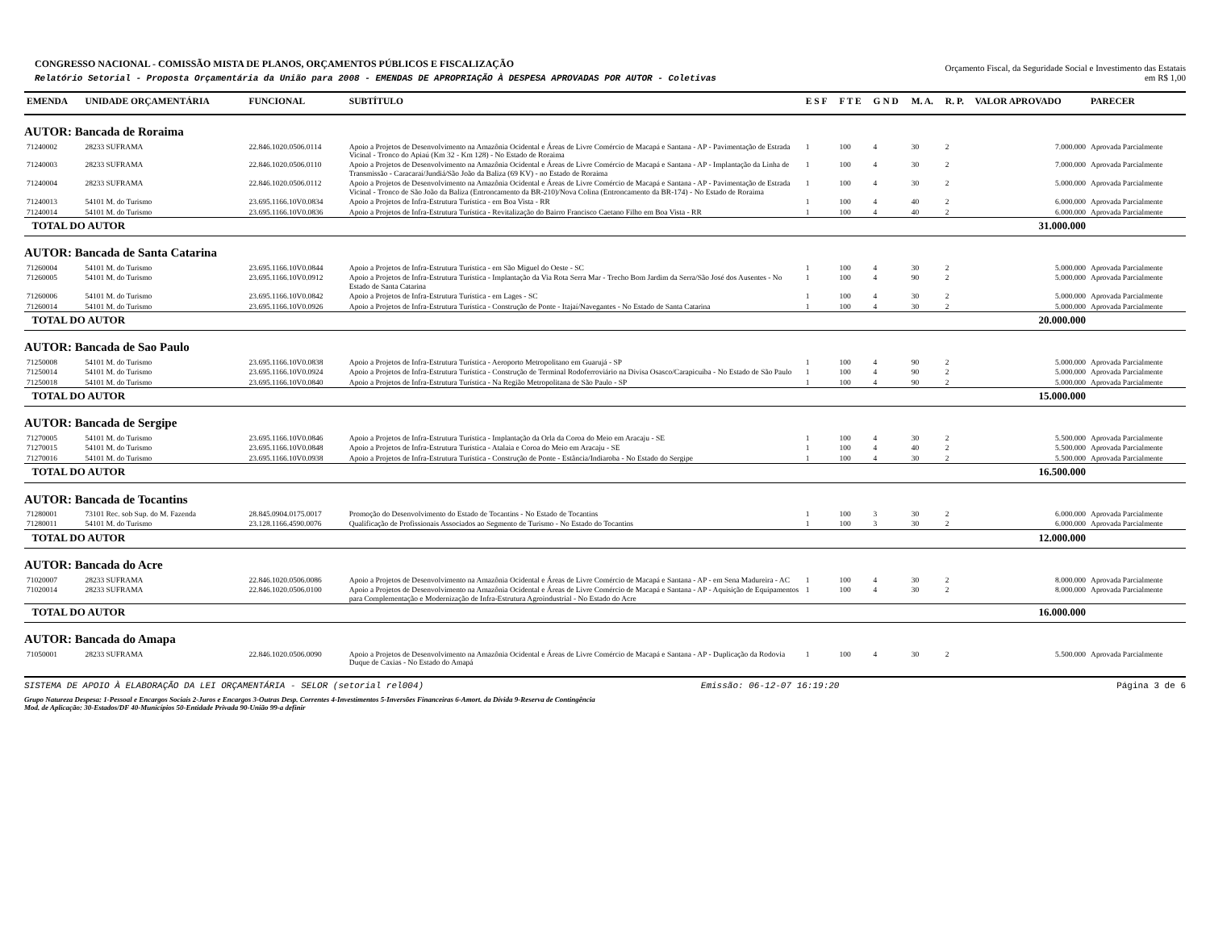CONGRESSO NACIONAL - COMISSÃO MISTA DE PLANOS, ORÇAMENTOS PÚBLICOS E FISCALIZAÇÃO
Relatório Setorial - Proposta Orçamentária da União para 2008 - EMENDAS DE APROPRIAÇÃO À DESPESA APROVADAS POR AUTOR - Coletivas
Orçamento Fiscal, da Seguridade Social e Investimento das Estatais
em R$ 1,00
| EMENDA | UNIDADE ORÇAMENTÁRIA | FUNCIONAL | SUBTÍTULO | E S F | F T E | G N D | M. A. | R. P. | VALOR APROVADO | PARECER |
| --- | --- | --- | --- | --- | --- | --- | --- | --- | --- | --- |
| AUTOR: Bancada de Roraima | | | | | | | | | | |
| 71240002 | 28233 SUFRAMA | 22.846.1020.0506.0114 | Apoio a Projetos de Desenvolvimento na Amazônia Ocidental e Áreas de Livre Comércio de Macapá e Santana - AP - Pavimentação de Estrada Vicinal - Tronco do Apiaú (Km 32 - Km 128) - No Estado de Roraima | 1 | 100 | 4 | 30 | 2 | 7.000.000 | Aprovada Parcialmente |
| 71240003 | 28233 SUFRAMA | 22.846.1020.0506.0110 | Apoio a Projetos de Desenvolvimento na Amazônia Ocidental e Áreas de Livre Comércio de Macapá e Santana - AP - Implantação da Linha de Transmissão - Caracaraí/Jundiá/São João da Baliza (69 KV) - no Estado de Roraima | 1 | 100 | 4 | 30 | 2 | 7.000.000 | Aprovada Parcialmente |
| 71240004 | 28233 SUFRAMA | 22.846.1020.0506.0112 | Apoio a Projetos de Desenvolvimento na Amazônia Ocidental e Áreas de Livre Comércio de Macapá e Santana - AP - Pavimentação de Estrada Vicinal - Tronco de São João da Baliza (Entroncamento da BR-210)/Nova Colina (Entroncamento da BR-174) - No Estado de Roraima | 1 | 100 | 4 | 30 | 2 | 5.000.000 | Aprovada Parcialmente |
| 71240013 | 54101 M. do Turismo | 23.695.1166.10V0.0834 | Apoio a Projetos de Infra-Estrutura Turística - em Boa Vista - RR | 1 | 100 | 4 | 40 | 2 | 6.000.000 | Aprovada Parcialmente |
| 71240014 | 54101 M. do Turismo | 23.695.1166.10V0.0836 | Apoio a Projetos de Infra-Estrutura Turística - Revitalização do Bairro Francisco Caetano Filho em Boa Vista - RR | 1 | 100 | 4 | 40 | 2 | 6.000.000 | Aprovada Parcialmente |
| TOTAL DO AUTOR | | | | | | | | | 31.000.000 | |
| AUTOR: Bancada de Santa Catarina | | | | | | | | | | |
| 71260004 | 54101 M. do Turismo | 23.695.1166.10V0.0844 | Apoio a Projetos de Infra-Estrutura Turística - em São Miguel do Oeste - SC | 1 | 100 | 4 | 30 | 2 | 5.000.000 | Aprovada Parcialmente |
| 71260005 | 54101 M. do Turismo | 23.695.1166.10V0.0912 | Apoio a Projetos de Infra-Estrutura Turística - Implantação da Via Rota Serra Mar - Trecho Bom Jardim da Serra/São José dos Ausentes - No Estado de Santa Catarina | 1 | 100 | 4 | 90 | 2 | 5.000.000 | Aprovada Parcialmente |
| 71260006 | 54101 M. do Turismo | 23.695.1166.10V0.0842 | Apoio a Projetos de Infra-Estrutura Turística - em Lages - SC | 1 | 100 | 4 | 30 | 2 | 5.000.000 | Aprovada Parcialmente |
| 71260014 | 54101 M. do Turismo | 23.695.1166.10V0.0926 | Apoio a Projetos de Infra-Estrutura Turística - Construção de Ponte - Itajaí/Navegantes - No Estado de Santa Catarina | 1 | 100 | 4 | 30 | 2 | 5.000.000 | Aprovada Parcialmente |
| TOTAL DO AUTOR | | | | | | | | | 20.000.000 | |
| AUTOR: Bancada de Sao Paulo | | | | | | | | | | |
| 71250008 | 54101 M. do Turismo | 23.695.1166.10V0.0838 | Apoio a Projetos de Infra-Estrutura Turística - Aeroporto Metropolitano em Guarujá - SP | 1 | 100 | 4 | 90 | 2 | 5.000.000 | Aprovada Parcialmente |
| 71250014 | 54101 M. do Turismo | 23.695.1166.10V0.0924 | Apoio a Projetos de Infra-Estrutura Turística - Construção de Terminal Rodoferroviário na Divisa Osasco/Carapicuíba - No Estado de São Paulo | 1 | 100 | 4 | 90 | 2 | 5.000.000 | Aprovada Parcialmente |
| 71250018 | 54101 M. do Turismo | 23.695.1166.10V0.0840 | Apoio a Projetos de Infra-Estrutura Turística - Na Região Metropolitana de São Paulo - SP | 1 | 100 | 4 | 90 | 2 | 5.000.000 | Aprovada Parcialmente |
| TOTAL DO AUTOR | | | | | | | | | 15.000.000 | |
| AUTOR: Bancada de Sergipe | | | | | | | | | | |
| 71270005 | 54101 M. do Turismo | 23.695.1166.10V0.0846 | Apoio a Projetos de Infra-Estrutura Turística - Implantação da Orla da Coroa do Meio em Aracaju - SE | 1 | 100 | 4 | 30 | 2 | 5.500.000 | Aprovada Parcialmente |
| 71270015 | 54101 M. do Turismo | 23.695.1166.10V0.0848 | Apoio a Projetos de Infra-Estrutura Turística - Atalaia e Coroa do Meio em Aracaju - SE | 1 | 100 | 4 | 40 | 2 | 5.500.000 | Aprovada Parcialmente |
| 71270016 | 54101 M. do Turismo | 23.695.1166.10V0.0938 | Apoio a Projetos de Infra-Estrutura Turística - Construção de Ponte - Estância/Indiaroba - No Estado do Sergipe | 1 | 100 | 4 | 30 | 2 | 5.500.000 | Aprovada Parcialmente |
| TOTAL DO AUTOR | | | | | | | | | 16.500.000 | |
| AUTOR: Bancada de Tocantins | | | | | | | | | | |
| 71280001 | 73101 Rec. sob Sup. do M. Fazenda | 28.845.0904.0175.0017 | Promoção do Desenvolvimento do Estado de Tocantins - No Estado de Tocantins | 1 | 100 | 3 | 30 | 2 | 6.000.000 | Aprovada Parcialmente |
| 71280011 | 54101 M. do Turismo | 23.128.1166.4590.0076 | Qualificação de Profissionais Associados ao Segmento de Turismo - No Estado do Tocantins | 1 | 100 | 3 | 30 | 2 | 6.000.000 | Aprovada Parcialmente |
| TOTAL DO AUTOR | | | | | | | | | 12.000.000 | |
| AUTOR: Bancada do Acre | | | | | | | | | | |
| 71020007 | 28233 SUFRAMA | 22.846.1020.0506.0086 | Apoio a Projetos de Desenvolvimento na Amazônia Ocidental e Áreas de Livre Comércio de Macapá e Santana - AP - em Sena Madureira - AC | 1 | 100 | 4 | 30 | 2 | 8.000.000 | Aprovada Parcialmente |
| 71020014 | 28233 SUFRAMA | 22.846.1020.0506.0100 | Apoio a Projetos de Desenvolvimento na Amazônia Ocidental e Áreas de Livre Comércio de Macapá e Santana - AP - Aquisição de Equipamentos para Complementação e Modernização de Infra-Estrutura Agroindustrial - No Estado do Acre | 1 | 100 | 4 | 30 | 2 | 8.000.000 | Aprovada Parcialmente |
| TOTAL DO AUTOR | | | | | | | | | 16.000.000 | |
| AUTOR: Bancada do Amapa | | | | | | | | | | |
| 71050001 | 28233 SUFRAMA | 22.846.1020.0506.0090 | Apoio a Projetos de Desenvolvimento na Amazônia Ocidental e Áreas de Livre Comércio de Macapá e Santana - AP - Duplicação da Rodovia Duque de Caxias - No Estado do Amapá | 1 | 100 | 4 | 30 | 2 | 5.500.000 | Aprovada Parcialmente |
SISTEMA DE APOIO À ELABORAÇÃO DA LEI ORÇAMENTÁRIA - SELOR (setorial rel004) Emissão: 06-12-07 16:19:20 Página 3 de 6
Grupo Natureza Despesa: 1-Pessoal e Encargos Sociais 2-Juros e Encargos 3-Outras Desp. Correntes 4-Investimentos 5-Inversões Financeiras 6-Amort. da Dívida 9-Reserva de Contingência
Mod. de Aplicação: 30-Estados/DF 40-Municípios 50-Entidade Privada 90-União 99-a definir